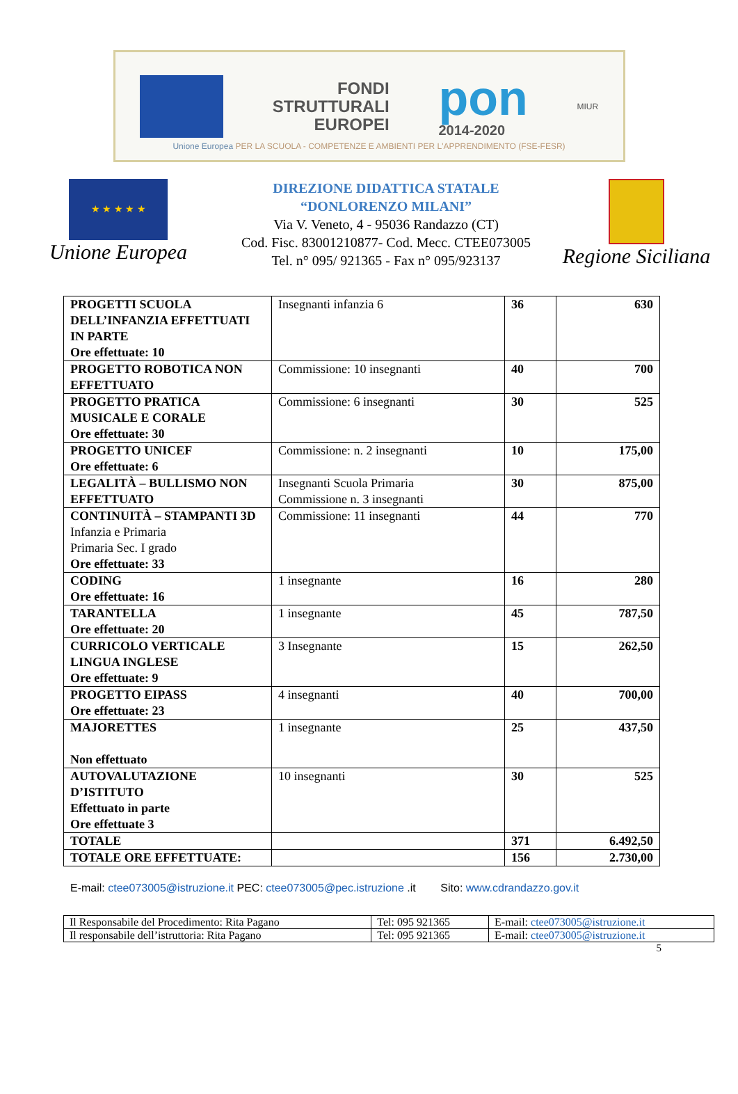FONDI
STRUTTURALI
EUROPEI
pon
2014-2020
MIUR
Unione Europea PER LA SCUOLA - COMPETENZE E AMBIENTI PER L'APPRENDIMENTO (FSE-FESR)
★ ★ ★ ★ ★
Unione Europea
DIREZIONE DIDATTICA STATALE
“DONLORENZO MILANI”
Via V. Veneto, 4 - 95036 Randazzo (CT)
Cod. Fisc. 83001210877- Cod. Mecc. CTEE073005
Tel. n° 095/ 921365 - Fax n° 095/923137
Regione Siciliana
| PROGETTI SCUOLA DELL’INFANZIA EFFETTUATI IN PARTE Ore effettuate: 10 | Insegnanti infanzia 6 | 36 | 630 |
| PROGETTO ROBOTICA NON EFFETTUATO | Commissione: 10 insegnanti | 40 | 700 |
| PROGETTO PRATICA MUSICALE E CORALE Ore effettuate: 30 | Commissione: 6 insegnanti | 30 | 525 |
| PROGETTO UNICEF Ore effettuate: 6 | Commissione: n. 2 insegnanti | 10 | 175,00 |
| LEGALITÀ – BULLISMO NON EFFETTUATO | Insegnanti Scuola Primaria Commissione n. 3 insegnanti | 30 | 875,00 |
| CONTINUITÀ – STAMPANTI 3D Infanzia e Primaria Primaria Sec. I grado Ore effettuate: 33 | Commissione: 11 insegnanti | 44 | 770 |
| CODING Ore effettuate: 16 | 1 insegnante | 16 | 280 |
| TARANTELLA Ore effettuate: 20 | 1 insegnante | 45 | 787,50 |
| CURRICOLO VERTICALE LINGUA INGLESE Ore effettuate: 9 | 3 Insegnante | 15 | 262,50 |
| PROGETTO EIPASS Ore effettuate: 23 | 4 insegnanti | 40 | 700,00 |
| MAJORETTES Non effettuato | 1 insegnante | 25 | 437,50 |
| AUTOVALUTAZIONE D’ISTITUTO Effettuato in parte Ore effettuate 3 | 10 insegnanti | 30 | 525 |
| TOTALE | | 371 | 6.492,50 |
| TOTALE ORE EFFETTUATE: | | 156 | 2.730,00 |
E-mail: ctee073005@istruzione.it PEC: ctee073005@pec.istruzione .it Sito: www.cdrandazzo.gov.it
| Il Responsabile del Procedimento: Rita Pagano | Tel: 095 921365 | E-mail: ctee073005@istruzione.it |
| Il responsabile dell’istruttoria: Rita Pagano | Tel: 095 921365 | E-mail: ctee073005@istruzione.it |
5